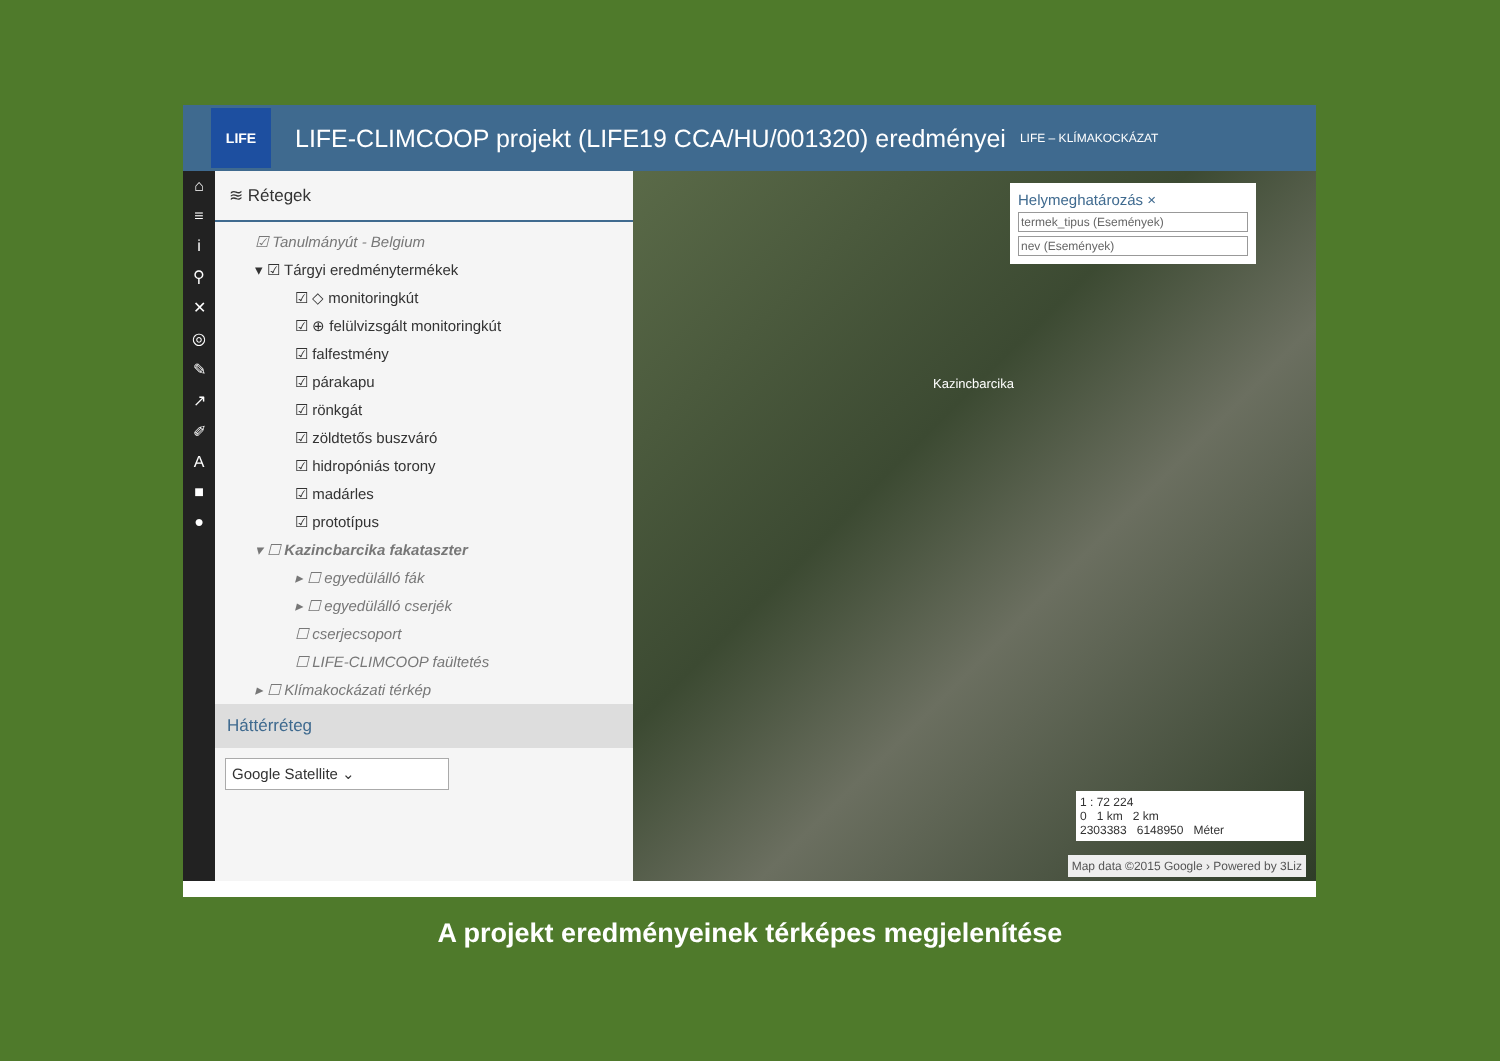LIFE
LIFE-CLIMCOOP projekt (LIFE19 CCA/HU/001320) eredményei
LIFE – KLÍMAKOCKÁZAT
⌂
≡
i
⚲
✕
◎
✎
↗
✐
A
■
●
≋ Rétegek
☑ Tanulmányút - Belgium
▾ ☑ Tárgyi eredménytermékek
☑ ◇ monitoringkút
☑ ⊕ felülvizsgált monitoringkút
☑ falfestmény
☑ párakapu
☑ rönkgát
☑ zöldtetős buszváró
☑ hidropóniás torony
☑ madárles
☑ prototípus
▾ ☐ Kazincbarcika fakataszter
▸ ☐ egyedülálló fák
▸ ☐ egyedülálló cserjék
☐ cserjecsoport
☐ LIFE-CLIMCOOP faültetés
▸ ☐ Klímakockázati térkép
Háttérréteg
Google Satellite ⌄
Helymeghatározás ×
termek_tipus (Események)
nev (Események)
Kazincbarcika
1 : 72 224
0 1 km 2 km
2303383 6148950 Méter
Map data ©2015 Google › Powered by 3Liz
A projekt eredményeinek térképes megjelenítése